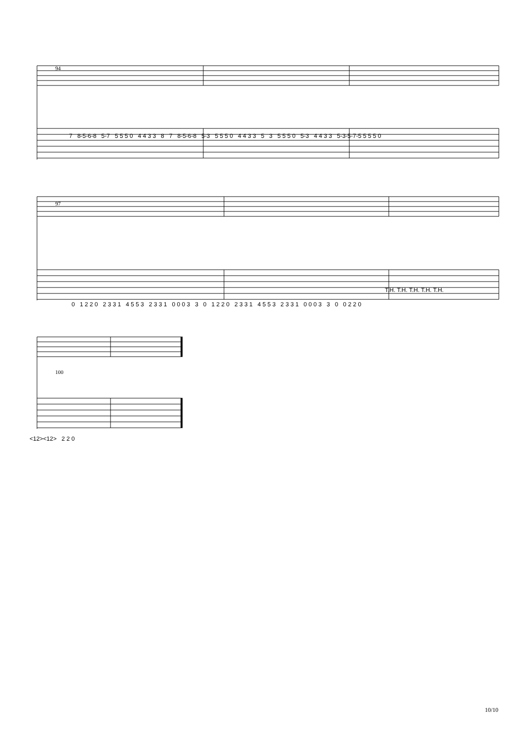94
7 8-5-6-8 5-7 5 5 5 0 4 4 3 3 8 7 8-5-6-8 5-3 5 5 5 0 4 4 3 3 5 3 5 5 5 0 5-3 4 4 3 3 5-3-5-7-5 5 5 5 0
97
T.H. T.H. T.H. T.H. T.H.
0 1 2 2 0 2 3 3 1 4 5 5 3 2 3 3 1 0 0 0 3 3 0 1 2 2 0 2 3 3 1 4 5 5 3 2 3 3 1 0 0 0 3 3 0 0 2 2 0
100
<12><12> 2 2 0
10/10